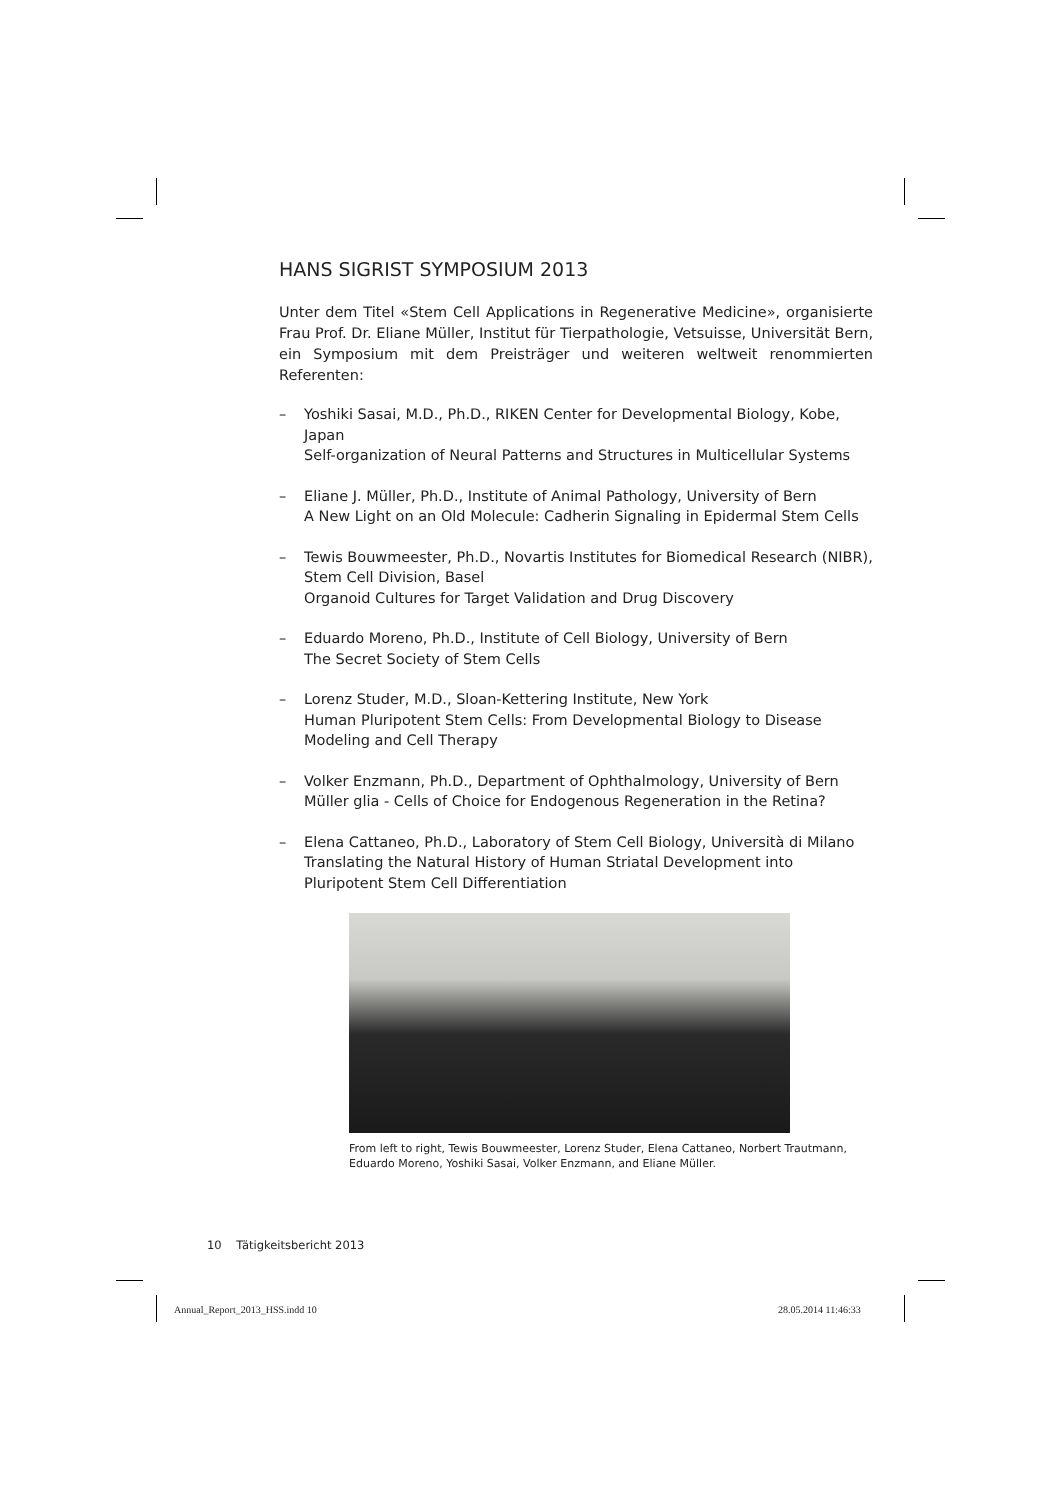HANS SIGRIST SYMPOSIUM 2013
Unter dem Titel «Stem Cell Applications in Regenerative Medicine», organisierte Frau Prof. Dr. Eliane Müller, Institut für Tierpathologie, Vetsuisse, Universität Bern, ein Symposium mit dem Preisträger und weiteren weltweit renommierten Referenten:
– Yoshiki Sasai, M.D., Ph.D., RIKEN Center for Developmental Biology, Kobe, Japan
Self-organization of Neural Patterns and Structures in Multicellular Systems
– Eliane J. Müller, Ph.D., Institute of Animal Pathology, University of Bern
A New Light on an Old Molecule: Cadherin Signaling in Epidermal Stem Cells
– Tewis Bouwmeester, Ph.D., Novartis Institutes for Biomedical Research (NIBR), Stem Cell Division, Basel
Organoid Cultures for Target Validation and Drug Discovery
– Eduardo Moreno, Ph.D., Institute of Cell Biology, University of Bern
The Secret Society of Stem Cells
– Lorenz Studer, M.D., Sloan-Kettering Institute, New York
Human Pluripotent Stem Cells: From Developmental Biology to Disease Modeling and Cell Therapy
– Volker Enzmann, Ph.D., Department of Ophthalmology, University of Bern
Müller glia - Cells of Choice for Endogenous Regeneration in the Retina?
– Elena Cattaneo, Ph.D., Laboratory of Stem Cell Biology, Università di Milano
Translating the Natural History of Human Striatal Development into Pluripotent Stem Cell Differentiation
From left to right, Tewis Bouwmeester, Lorenz Studer, Elena Cattaneo, Norbert Trautmann, Eduardo Moreno, Yoshiki Sasai, Volker Enzmann, and Eliane Müller.
10 Tätigkeitsbericht 2013
Annual_Report_2013_HSS.indd 10 28.05.2014 11:46:33